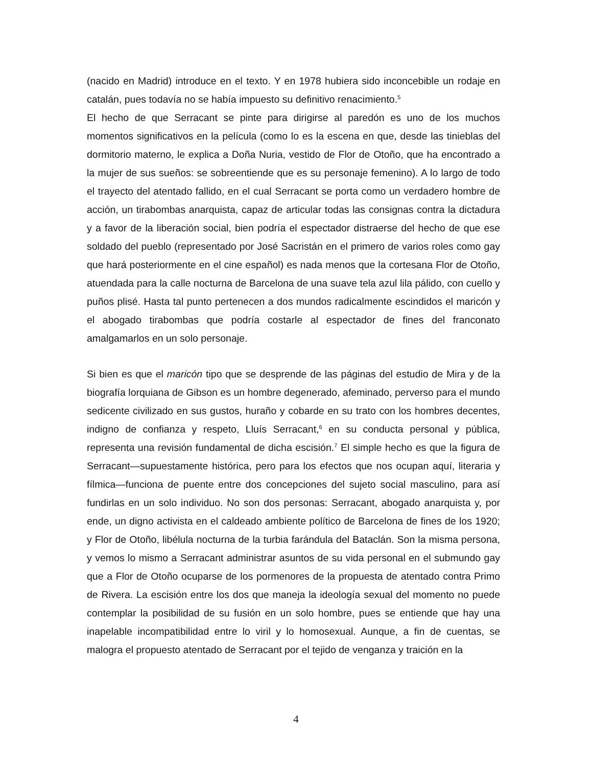(nacido en Madrid) introduce en el texto. Y en 1978 hubiera sido inconcebible un rodaje en catalán, pues todavía no se había impuesto su definitivo renacimiento.<sup>5</sup>
El hecho de que Serracant se pinte para dirigirse al paredón es uno de los muchos momentos significativos en la película (como lo es la escena en que, desde las tinieblas del dormitorio materno, le explica a Doña Nuria, vestido de Flor de Otoño, que ha encontrado a la mujer de sus sueños: se sobreentiende que es su personaje femenino). A lo largo de todo el trayecto del atentado fallido, en el cual Serracant se porta como un verdadero hombre de acción, un tirabombas anarquista, capaz de articular todas las consignas contra la dictadura y a favor de la liberación social, bien podría el espectador distraerse del hecho de que ese soldado del pueblo (representado por José Sacristán en el primero de varios roles como gay que hará posteriormente en el cine español) es nada menos que la cortesana Flor de Otoño, atuendada para la calle nocturna de Barcelona de una suave tela azul lila pálido, con cuello y puños plisé. Hasta tal punto pertenecen a dos mundos radicalmente escindidos el maricón y el abogado tirabombas que podría costarle al espectador de fines del franconato amalgamarlos en un solo personaje.
Si bien es que el maricón tipo que se desprende de las páginas del estudio de Mira y de la biografía lorquiana de Gibson es un hombre degenerado, afeminado, perverso para el mundo sedicente civilizado en sus gustos, huraño y cobarde en su trato con los hombres decentes, indigno de confianza y respeto, Lluís Serracant,<sup>6</sup> en su conducta personal y pública, representa una revisión fundamental de dicha escisión.<sup>7</sup> El simple hecho es que la figura de Serracant—supuestamente histórica, pero para los efectos que nos ocupan aquí, literaria y fílmica—funciona de puente entre dos concepciones del sujeto social masculino, para así fundirlas en un solo individuo. No son dos personas: Serracant, abogado anarquista y, por ende, un digno activista en el caldeado ambiente político de Barcelona de fines de los 1920; y Flor de Otoño, libélula nocturna de la turbia farándula del Bataclán. Son la misma persona, y vemos lo mismo a Serracant administrar asuntos de su vida personal en el submundo gay que a Flor de Otoño ocuparse de los pormenores de la propuesta de atentado contra Primo de Rivera. La escisión entre los dos que maneja la ideología sexual del momento no puede contemplar la posibilidad de su fusión en un solo hombre, pues se entiende que hay una inapelable incompatibilidad entre lo viril y lo homosexual. Aunque, a fin de cuentas, se malogra el propuesto atentado de Serracant por el tejido de venganza y traición en la
4